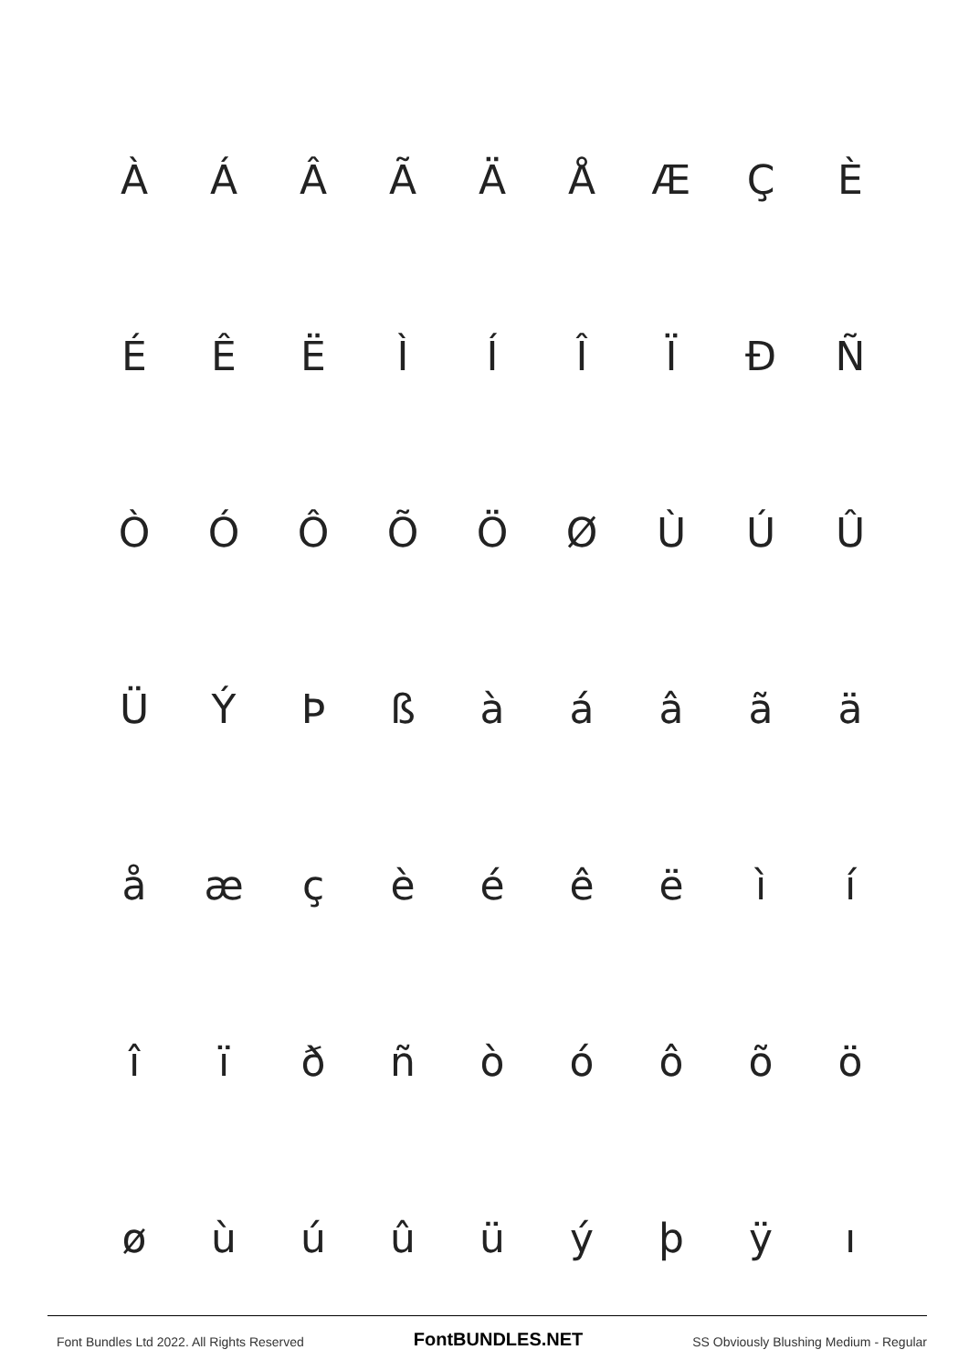| À | Á | Â | Ã | Ä | Å | Æ | Ç | È |
| É | Ê | Ë | Ì | Í | Î | Ï | Ð | Ñ |
| Ò | Ó | Ô | Õ | Ö | Ø | Ù | Ú | Û |
| Ü | Ý | Þ | ß | à | á | â | ã | ä |
| å | æ | ç | è | é | ê | ë | ì | í |
| î | ï | ð | ñ | ò | ó | ô | õ | ö |
| ø | ù | ú | û | ü | ý | þ | ÿ | ı |
Font Bundles Ltd 2022. All Rights Reserved FontBUNDLES.NET SS Obviously Blushing Medium - Regular